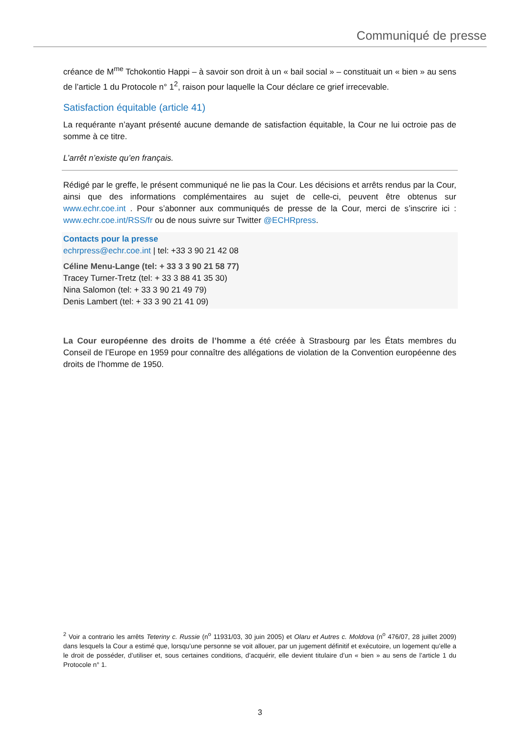Communiqué de presse
créance de M<sup>me</sup> Tchokontio Happi – à savoir son droit à un « bail social » – constituait un « bien » au sens de l’article 1 du Protocole n° 1<sup>2</sup>, raison pour laquelle la Cour déclare ce grief irrecevable.
Satisfaction équitable (article 41)
La requérante n’ayant présenté aucune demande de satisfaction équitable, la Cour ne lui octroie pas de somme à ce titre.
L’arrêt n’existe qu’en français.
Rédigé par le greffe, le présent communiqué ne lie pas la Cour. Les décisions et arrêts rendus par la Cour, ainsi que des informations complémentaires au sujet de celle-ci, peuvent être obtenus sur www.echr.coe.int . Pour s’abonner aux communiqués de presse de la Cour, merci de s’inscrire ici : www.echr.coe.int/RSS/fr ou de nous suivre sur Twitter @ECHRpress.
Contacts pour la presse
echrpress@echr.coe.int | tel: +33 3 90 21 42 08
Céline Menu-Lange (tel: + 33 3 3 90 21 58 77)
Tracey Turner-Tretz (tel: + 33 3 88 41 35 30)
Nina Salomon (tel: + 33 3 90 21 49 79)
Denis Lambert (tel: + 33 3 90 21 41 09)
La Cour européenne des droits de l’homme a été créée à Strasbourg par les États membres du Conseil de l’Europe en 1959 pour connaître des allégations de violation de la Convention européenne des droits de l’homme de 1950.
<sup>2</sup> Voir a contrario les arrêts Teteriny c. Russie (n<sup>o</sup> 11931/03, 30 juin 2005) et Olaru et Autres c. Moldova (n<sup>o</sup> 476/07, 28 juillet 2009) dans lesquels la Cour a estimé que, lorsqu’une personne se voit allouer, par un jugement définitif et exécutoire, un logement qu’elle a le droit de posséder, d’utiliser et, sous certaines conditions, d’acquérir, elle devient titulaire d’un « bien » au sens de l’article 1 du Protocole n° 1.
3